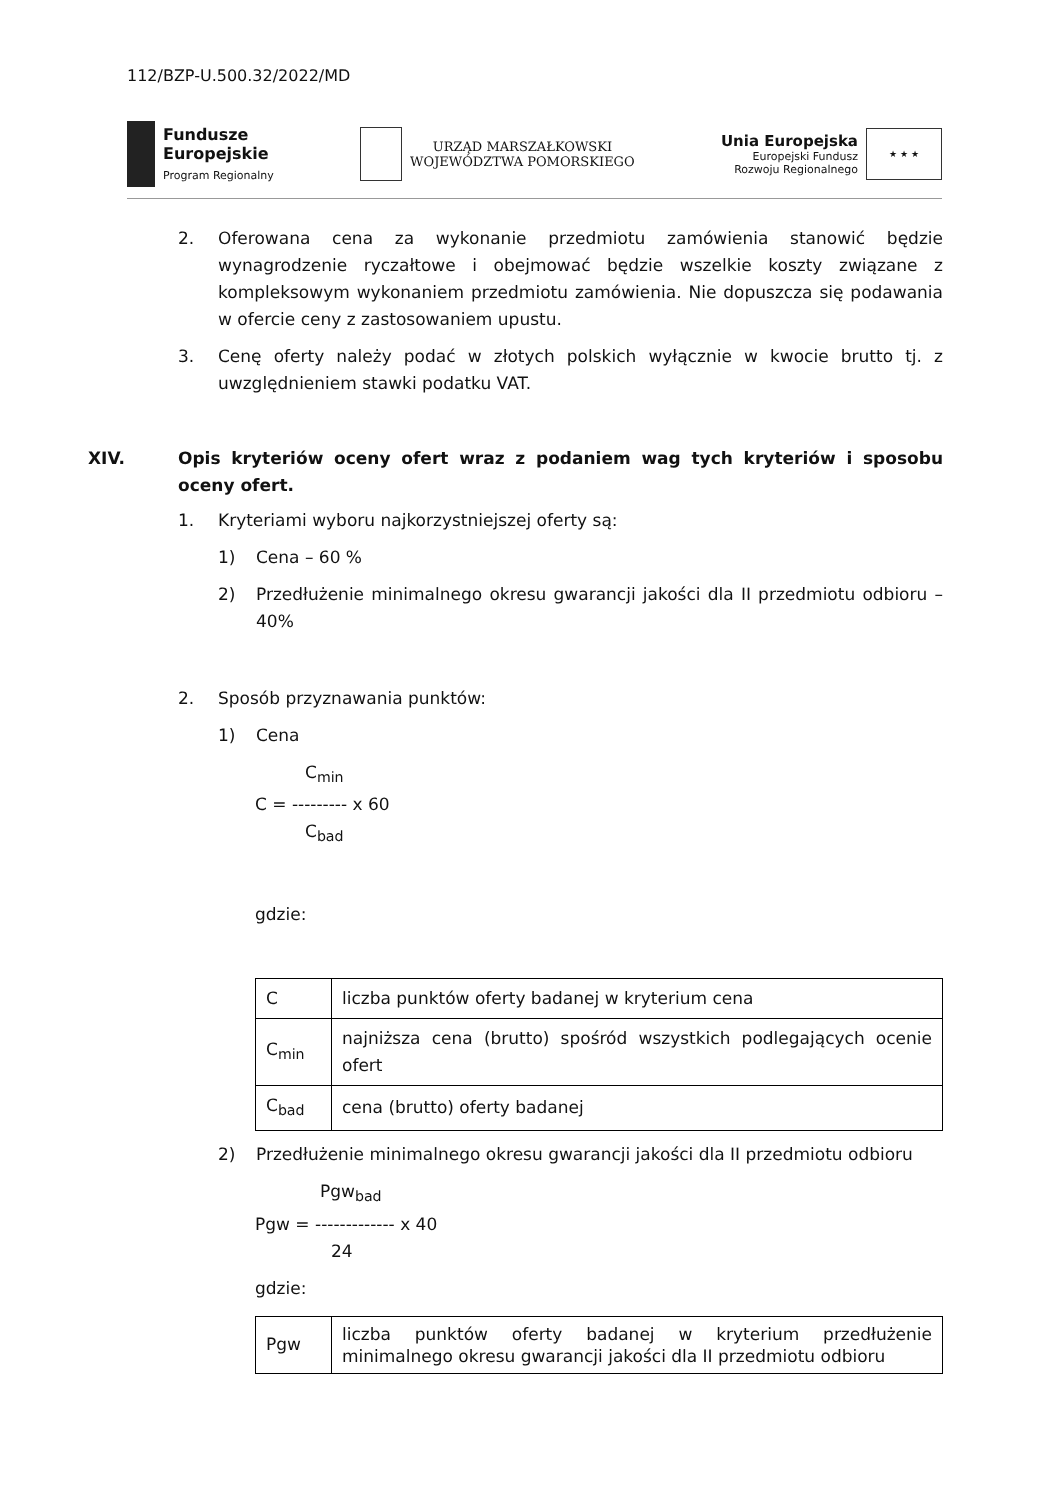112/BZP-U.500.32/2022/MD
Fundusze
Europejskie
Program Regionalny
URZĄD MARSZAŁKOWSKI
WOJEWÓDZTWA POMORSKIEGO
Unia Europejska
Europejski Fundusz
Rozwoju Regionalnego
★ ★ ★
2. Oferowana cena za wykonanie przedmiotu zamówienia stanowić będzie wynagrodzenie ryczałtowe i obejmować będzie wszelkie koszty związane z kompleksowym wykonaniem przedmiotu zamówienia. Nie dopuszcza się podawania w ofercie ceny z zastosowaniem upustu.
3. Cenę oferty należy podać w złotych polskich wyłącznie w kwocie brutto tj. z uwzględnieniem stawki podatku VAT.
XIV. Opis kryteriów oceny ofert wraz z podaniem wag tych kryteriów i sposobu oceny ofert.
1. Kryteriami wyboru najkorzystniejszej oferty są:
1) Cena – 60 %
2) Przedłużenie minimalnego okresu gwarancji jakości dla II przedmiotu odbioru – 40%
2. Sposób przyznawania punktów:
1) Cena
C<sub>min</sub>
C = --------- x 60
C<sub>bad</sub>
gdzie:
| C | liczba punktów oferty badanej w kryterium cena |
| C<sub>min</sub> | najniższa cena (brutto) spośród wszystkich podlegających ocenie ofert |
| C<sub>bad</sub> | cena (brutto) oferty badanej |
2) Przedłużenie minimalnego okresu gwarancji jakości dla II przedmiotu odbioru
Pgw<sub>bad</sub>
Pgw = ------------- x 40
24
gdzie:
| Pgw | liczba punktów oferty badanej w kryterium przedłużenie minimalnego okresu gwarancji jakości dla II przedmiotu odbioru |